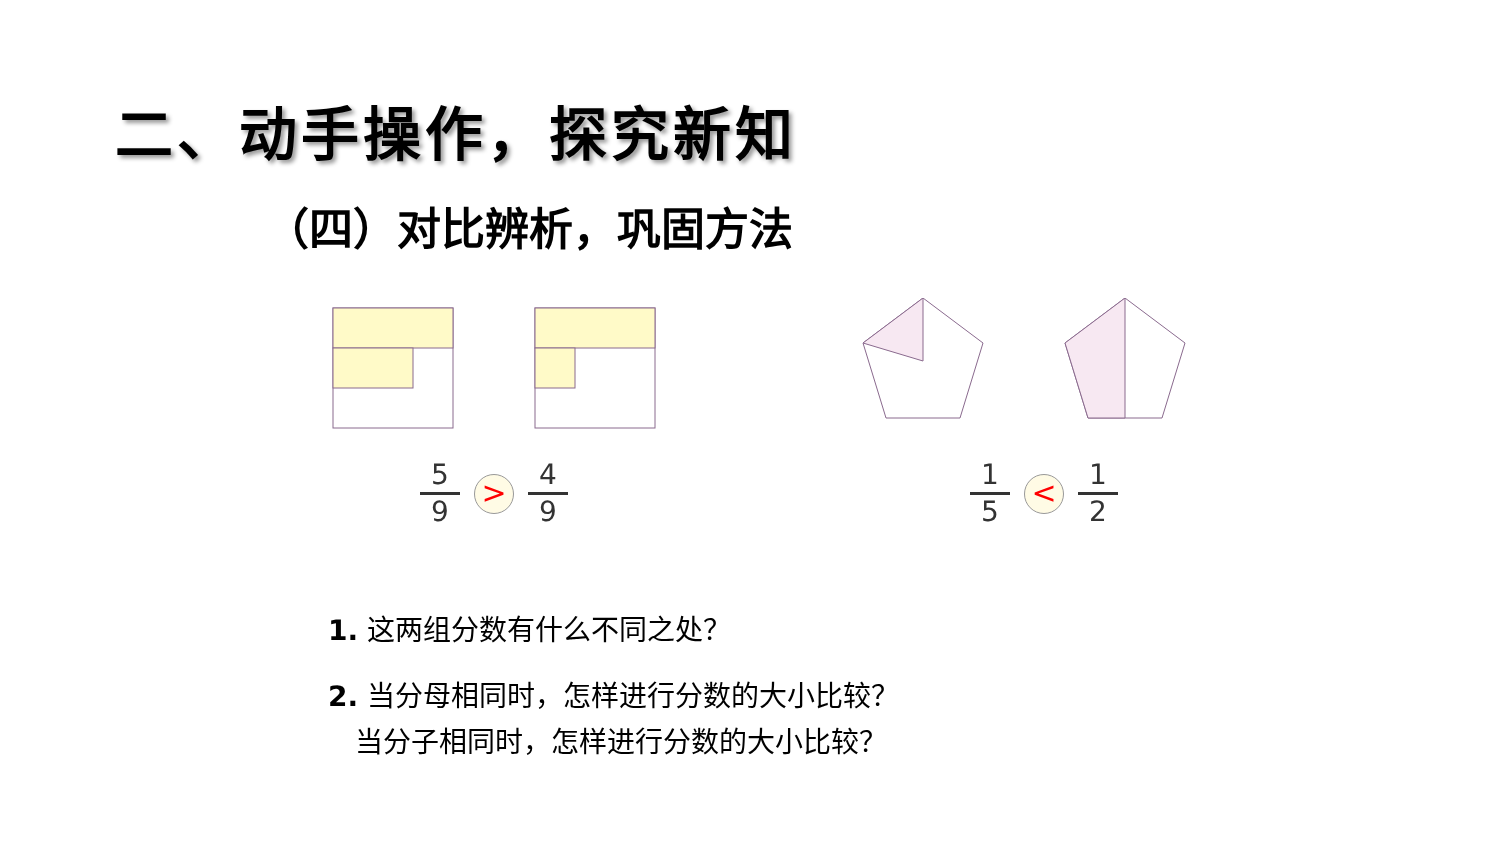二、动手操作，探究新知
（四）对比辨析，巩固方法
5 9
>
4 9
1 5
<
1 2
1. 这两组分数有什么不同之处？
2. 当分母相同时，怎样进行分数的大小比较？
当分子相同时，怎样进行分数的大小比较？